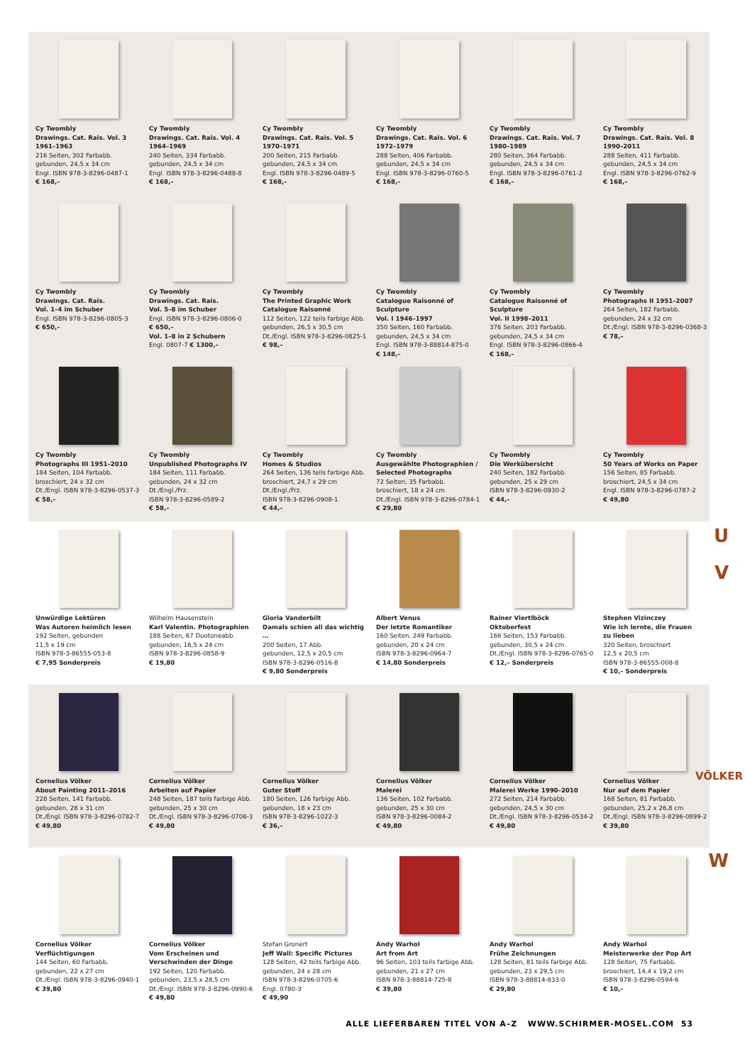Cy Twombly
Drawings. Cat. Rais. Vol. 3
1961–1963
216 Seiten, 302 Farbabb.
gebunden, 24,5 x 34 cm
Engl. ISBN 978-3-8296-0487-1
€ 168,–
Cy Twombly
Drawings. Cat. Rais. Vol. 4
1964–1969
240 Seiten, 334 Farbabb.
gebunden, 24,5 x 34 cm
Engl. ISBN 978-3-8296-0488-8
€ 168,–
Cy Twombly
Drawings. Cat. Rais. Vol. 5
1970–1971
200 Seiten, 215 Farbabb.
gebunden, 24,5 x 34 cm
Engl. ISBN 978-3-8296-0489-5
€ 168,–
Cy Twombly
Drawings. Cat. Rais. Vol. 6
1972–1979
288 Seiten, 406 Farbabb.
gebunden, 24,5 x 34 cm
Engl. ISBN 978-3-8296-0760-5
€ 168,–
Cy Twombly
Drawings. Cat. Rais. Vol. 7
1980–1989
280 Seiten, 364 Farbabb.
gebunden, 24,5 x 34 cm
Engl. ISBN 978-3-8296-0761-2
€ 168,–
Cy Twombly
Drawings. Cat. Rais. Vol. 8
1990–2011
288 Seiten, 411 Farbabb.
gebunden, 24,5 x 34 cm
Engl. ISBN 978-3-8296-0762-9
€ 168,–
Cy Twombly
Drawings. Cat. Rais.
Vol. 1–4 im Schuber
Engl. ISBN 978-3-8296-0805-3
€ 650,–
Cy Twombly
Drawings. Cat. Rais.
Vol. 5–8 im Schuber
Engl. ISBN 978-3-8296-0806-0
€ 650,–
Vol. 1–8 in 2 Schubern
Engl. 0807-7 € 1300,–
Cy Twombly
The Printed Graphic Work
Catalogue Raisonné
112 Seiten, 122 teils farbige Abb.
gebunden, 26,5 x 30,5 cm
Dt./Engl. ISBN 978-3-8296-0825-1
€ 98,–
Cy Twombly
Catalogue Raisonné of Sculpture
Vol. I 1946–1997
350 Seiten, 160 Farbabb.
gebunden, 24,5 x 34 cm
Engl. ISBN 978-3-88814-875-0
€ 148,–
Cy Twombly
Catalogue Raisonné of Sculpture
Vol. II 1998–2011
376 Seiten, 203 Farbabb.
gebunden, 24,5 x 34 cm
Engl. ISBN 978-3-8296-0866-4
€ 168,–
Cy Twombly
Photographs II 1951–2007
264 Seiten, 182 Farbabb.
gebunden, 24 x 32 cm
Dt./Engl. ISBN 978-3-8296-0368-3
€ 78,–
Cy Twombly
Photographs III 1951–2010
184 Seiten, 104 Farbabb.
broschiert, 24 x 32 cm
Dt./Engl. ISBN 978-3-8296-0537-3
€ 58,–
Cy Twombly
Unpublished Photographs IV
184 Seiten, 111 Farbabb.
gebunden, 24 x 32 cm
Dt./Engl./Frz.
ISBN 978-3-8296-0589-2
€ 58,–
Cy Twombly
Homes & Studios
264 Seiten, 136 teils farbige Abb.
broschiert, 24,7 x 29 cm
Dt./Engl./Frz.
ISBN 978-3-8296-0908-1
€ 44,–
Cy Twombly
Ausgewählte Photographien /
Selected Photographs
72 Seiten, 35 Farbabb.
broschiert, 18 x 24 cm
Dt./Engl. ISBN 978-3-8296-0784-1
€ 29,80
Cy Twombly
Die Werkübersicht
240 Seiten, 182 Farbabb.
gebunden, 25 x 29 cm
ISBN 978-3-8296-0930-2
€ 44,–
Cy Twombly
50 Years of Works on Paper
156 Seiten, 85 Farbabb.
broschiert, 24,5 x 34 cm
Engl. ISBN 978-3-8296-0787-2
€ 49,80
Unwürdige Lektüren
Was Autoren heimlich lesen
192 Seiten, gebunden
11,5 x 19 cm
ISBN 978-3-86555-053-8
€ 7,95 Sonderpreis
Wilhelm Hausenstein
Karl Valentin. Photographien
188 Seiten, 67 Duotoneabb.
gebunden, 16,5 x 24 cm
ISBN 978-3-8296-0858-9
€ 19,80
Gloria Vanderbilt
Damals schien all das wichtig …
200 Seiten, 17 Abb.
gebunden, 12,5 x 20,5 cm
ISBN 978-3-8296-0516-8
€ 9,80 Sonderpreis
Albert Venus
Der letzte Romantiker
160 Seiten, 249 Farbabb.
gebunden, 20 x 24 cm
ISBN 978-3-8296-0964-7
€ 14,80 Sonderpreis
Rainer Viertlböck
Oktoberfest
166 Seiten, 153 Farbabb.
gebunden, 30,5 x 24 cm
Dt./Engl. ISBN 978-3-8296-0765-0
€ 12,– Sonderpreis
Stephen Vizinczey
Wie ich lernte, die Frauen
zu lieben
320 Seiten, broschiert
12,5 x 20,5 cm
ISBN 978-3-86555-008-8
€ 10,– Sonderpreis
Cornelius Völker
About Painting 2011–2016
228 Seiten, 141 Farbabb.
gebunden, 28 x 31 cm
Dt./Engl. ISBN 978-3-8296-0782-7
€ 49,80
Cornelius Völker
Arbeiten auf Papier
248 Seiten, 187 teils farbige Abb.
gebunden, 25 x 30 cm
Dt./Engl. ISBN 978-3-8296-0706-3
€ 49,80
Cornelius Völker
Guter Stoff
180 Seiten, 126 farbige Abb.
gebunden, 18 x 23 cm
ISBN 978-3-8296-1022-3
€ 36,–
Cornelius Völker
Malerei
136 Seiten, 102 Farbabb.
gebunden, 25 x 30 cm
ISBN 978-3-8296-0084-2
€ 49,80
Cornelius Völker
Malerei Werke 1990–2010
272 Seiten, 214 Farbabb.
gebunden, 24,5 x 30 cm
Dt./Engl. ISBN 978-3-8296-0534-2
€ 49,80
Cornelius Völker
Nur auf dem Papier
168 Seiten, 81 Farbabb.
gebunden, 25,2 x 26,8 cm
Dt./Engl. ISBN 978-3-8296-0899-2
€ 39,80
Cornelius Völker
Verflüchtigungen
144 Seiten, 60 Farbabb.
gebunden, 22 x 27 cm
Dt./Engl. ISBN 978-3-8296-0940-1
€ 39,80
Cornelius Völker
Vom Erscheinen und
Verschwinden der Dinge
192 Seiten, 120 Farbabb.
gebunden, 23,5 x 28,5 cm
Dt./Engl. ISBN 978-3-8296-0990-6
€ 49,80
Stefan Gronert
Jeff Wall: Specific Pictures
128 Seiten, 42 teils farbige Abb.
gebunden, 24 x 28 cm
ISBN 978-3-8296-0705-6
Engl. 0780-3
€ 49,90
Andy Warhol
Art from Art
96 Seiten, 103 teils farbige Abb.
gebunden, 21 x 27 cm
ISBN 978-3-88814-725-8
€ 39,80
Andy Warhol
Frühe Zeichnungen
128 Seiten, 81 teils farbige Abb.
gebunden, 23 x 29,5 cm
ISBN 978-3-88814-833-0
€ 29,80
Andy Warhol
Meisterwerke der Pop Art
128 Seiten, 75 Farbabb.
broschiert, 14,4 x 19,2 cm
ISBN 978-3-8296-0594-6
€ 10,–
U
V
VÖLKER
W
ALLE LIEFERBAREN TITEL VON A–Z WWW.SCHIRMER-MOSEL.COM 53